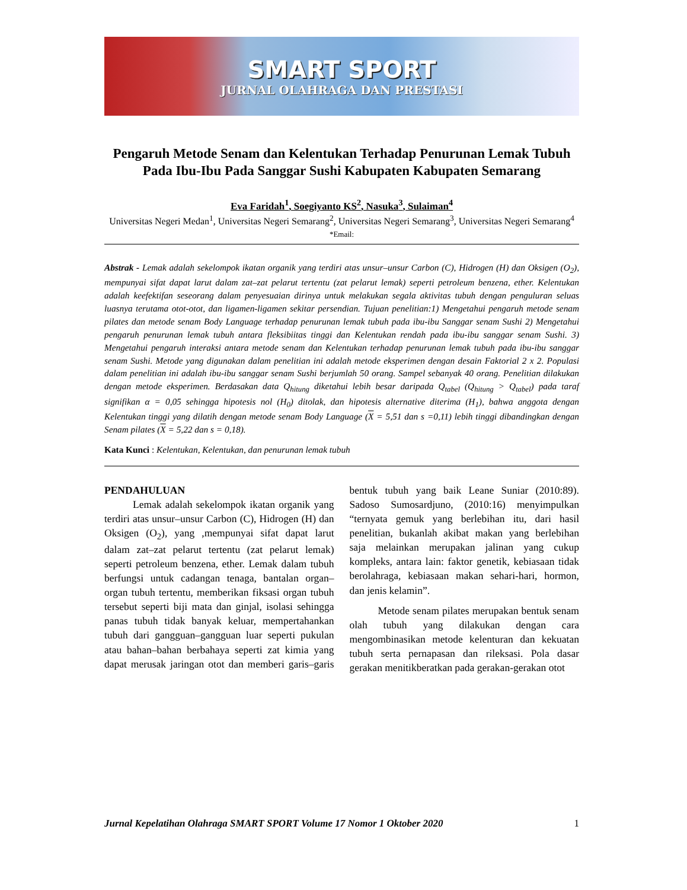SMART SPORT
JURNAL OLAHRAGA DAN PRESTASI
Pengaruh Metode Senam dan Kelentukan Terhadap Penurunan Lemak Tubuh Pada Ibu-Ibu Pada Sanggar Sushi Kabupaten Kabupaten Semarang
Eva Faridah<sup>1</sup>, Soegiyanto KS<sup>2</sup>, Nasuka<sup>3</sup>, Sulaiman<sup>4</sup>
Universitas Negeri Medan<sup>1</sup>, Universitas Negeri Semarang<sup>2</sup>, Universitas Negeri Semarang<sup>3</sup>, Universitas Negeri Semarang<sup>4</sup>
*Email:
Abstrak - Lemak adalah sekelompok ikatan organik yang terdiri atas unsur–unsur Carbon (C), Hidrogen (H) dan Oksigen (O<sub>2</sub>), mempunyai sifat dapat larut dalam zat–zat pelarut tertentu (zat pelarut lemak) seperti petroleum benzena, ether. Kelentukan adalah keefektifan seseorang dalam penyesuaian dirinya untuk melakukan segala aktivitas tubuh dengan penguluran seluas luasnya terutama otot-otot, dan ligamen-ligamen sekitar persendian. Tujuan penelitian:1) Mengetahui pengaruh metode senam pilates dan metode senam Body Language terhadap penurunan lemak tubuh pada ibu-ibu Sanggar senam Sushi 2) Mengetahui pengaruh penurunan lemak tubuh antara fleksibiitas tinggi dan Kelentukan rendah pada ibu-ibu sanggar senam Sushi. 3) Mengetahui pengaruh interaksi antara metode senam dan Kelentukan terhadap penurunan lemak tubuh pada ibu-ibu sanggar senam Sushi. Metode yang digunakan dalam penelitian ini adalah metode eksperimen dengan desain Faktorial 2 x 2. Populasi dalam penelitian ini adalah ibu-ibu sanggar senam Sushi berjumlah 50 orang. Sampel sebanyak 40 orang. Penelitian dilakukan dengan metode eksperimen. Berdasakan data Q<sub>hitung</sub> diketahui lebih besar daripada Q<sub>tabel</sub> (Q<sub>hitung</sub> > Q<sub>tabel</sub>) pada taraf signifikan α = 0,05 sehingga hipotesis nol (H<sub>0</sub>) ditolak, dan hipotesis alternative diterima (H<sub>1</sub>), bahwa anggota dengan Kelentukan tinggi yang dilatih dengan metode senam Body Language (X = 5,51 dan s =0,11) lebih tinggi dibandingkan dengan Senam pilates (X = 5,22 dan s = 0,18).
Kata Kunci : Kelentukan, Kelentukan, dan penurunan lemak tubuh
PENDAHULUAN
Lemak adalah sekelompok ikatan organik yang terdiri atas unsur–unsur Carbon (C), Hidrogen (H) dan Oksigen (O<sub>2</sub>), yang ,mempunyai sifat dapat larut dalam zat–zat pelarut tertentu (zat pelarut lemak) seperti petroleum benzena, ether. Lemak dalam tubuh berfungsi untuk cadangan tenaga, bantalan organ–organ tubuh tertentu, memberikan fiksasi organ tubuh tersebut seperti biji mata dan ginjal, isolasi sehingga panas tubuh tidak banyak keluar, mempertahankan tubuh dari gangguan–gangguan luar seperti pukulan atau bahan–bahan berbahaya seperti zat kimia yang dapat merusak jaringan otot dan memberi garis–garis bentuk tubuh yang baik Leane Suniar (2010:89). Sadoso Sumosardjuno, (2010:16) menyimpulkan “ternyata gemuk yang berlebihan itu, dari hasil penelitian, bukanlah akibat makan yang berlebihan saja melainkan merupakan jalinan yang cukup kompleks, antara lain: faktor genetik, kebiasaan tidak berolahraga, kebiasaan makan sehari-hari, hormon, dan jenis kelamin”.
Metode senam pilates merupakan bentuk senam olah tubuh yang dilakukan dengan cara mengombinasikan metode kelenturan dan kekuatan tubuh serta pernapasan dan rileksasi. Pola dasar gerakan menitikberatkan pada gerakan-gerakan otot
Jurnal Kepelatihan Olahraga SMART SPORT Volume 17 Nomor 1 Oktober 2020 1